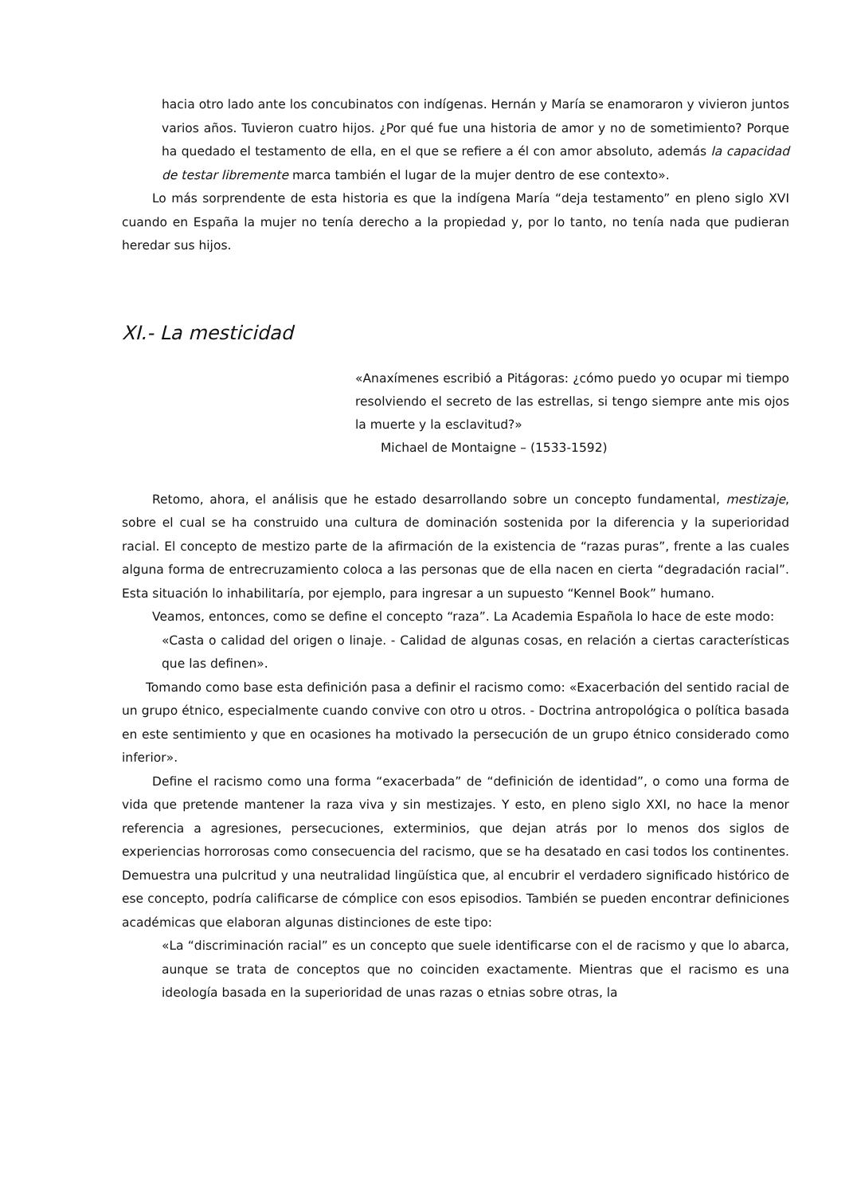hacia otro lado ante los concubinatos con indígenas. Hernán y María se enamoraron y vivieron juntos varios años. Tuvieron cuatro hijos. ¿Por qué fue una historia de amor y no de sometimiento? Porque ha quedado el testamento de ella, en el que se refiere a él con amor absoluto, además la capacidad de testar libremente marca también el lugar de la mujer dentro de ese contexto».
Lo más sorprendente de esta historia es que la indígena María “deja testamento” en pleno siglo XVI cuando en España la mujer no tenía derecho a la propiedad y, por lo tanto, no tenía nada que pudieran heredar sus hijos.
XI.- La mesticidad
«Anaxímenes escribió a Pitágoras: ¿cómo puedo yo ocupar mi tiempo resolviendo el secreto de las estrellas, si tengo siempre ante mis ojos la muerte y la esclavitud?»
Michael de Montaigne – (1533-1592)
Retomo, ahora, el análisis que he estado desarrollando sobre un concepto fundamental, mestizaje, sobre el cual se ha construido una cultura de dominación sostenida por la diferencia y la superioridad racial. El concepto de mestizo parte de la afirmación de la existencia de “razas puras”, frente a las cuales alguna forma de entrecruzamiento coloca a las personas que de ella nacen en cierta “degradación racial”. Esta situación lo inhabilitaría, por ejemplo, para ingresar a un supuesto “Kennel Book” humano.
Veamos, entonces, como se define el concepto “raza”. La Academia Española lo hace de este modo:
«Casta o calidad del origen o linaje. - Calidad de algunas cosas, en relación a ciertas características que las definen».
Tomando como base esta definición pasa a definir el racismo como: «Exacerbación del sentido racial de un grupo étnico, especialmente cuando convive con otro u otros. - Doctrina antropológica o política basada en este sentimiento y que en ocasiones ha motivado la persecución de un grupo étnico considerado como inferior».
Define el racismo como una forma “exacerbada” de “definición de identidad”, o como una forma de vida que pretende mantener la raza viva y sin mestizajes. Y esto, en pleno siglo XXI, no hace la menor referencia a agresiones, persecuciones, exterminios, que dejan atrás por lo menos dos siglos de experiencias horrorosas como consecuencia del racismo, que se ha desatado en casi todos los continentes. Demuestra una pulcritud y una neutralidad lingüística que, al encubrir el verdadero significado histórico de ese concepto, podría calificarse de cómplice con esos episodios. También se pueden encontrar definiciones académicas que elaboran algunas distinciones de este tipo:
«La “discriminación racial” es un concepto que suele identificarse con el de racismo y que lo abarca, aunque se trata de conceptos que no coinciden exactamente. Mientras que el racismo es una ideología basada en la superioridad de unas razas o etnias sobre otras, la